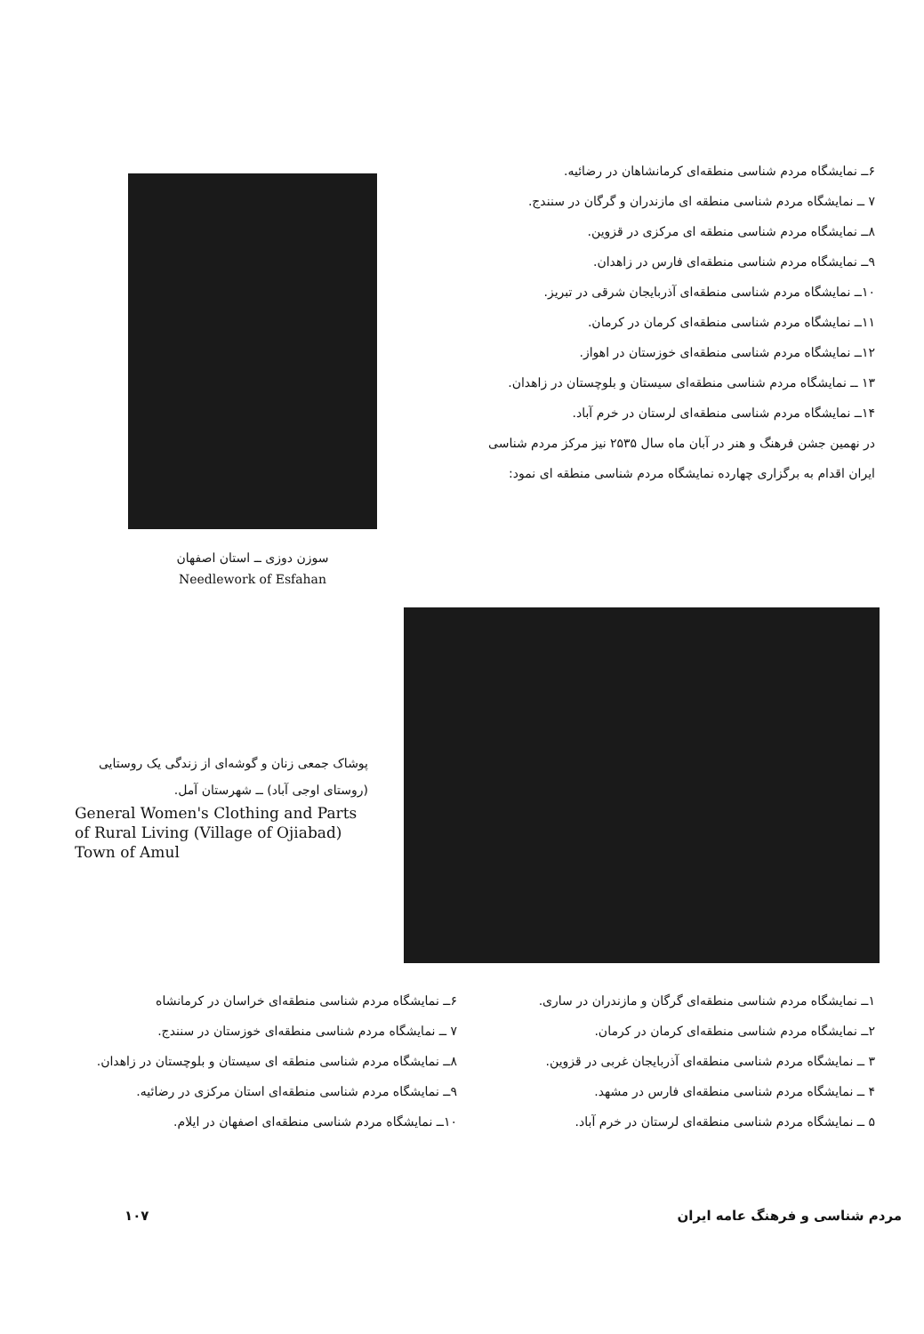۶ــ نمایشگاه مردم شناسی منطقه‌ای کرمانشاهان در رضائیه.
۷ ــ نمایشگاه مردم شناسی منطقه ای مازندران و گرگان در سنندج.
۸ــ نمایشگاه مردم شناسی منطقه ای مرکزی در قزوین.
۹ــ نمایشگاه مردم شناسی منطقه‌ای فارس در زاهدان.
۱۰ــ نمایشگاه مردم شناسی منطقه‌ای آذربایجان شرقی در تبریز.
۱۱ــ نمایشگاه مردم شناسی منطقه‌ای کرمان در کرمان.
۱۲ــ نمایشگاه مردم شناسی منطقه‌ای خوزستان در اهواز.
۱۳ ــ نمایشگاه مردم شناسی منطقه‌ای سیستان و بلوچستان در زاهدان.
۱۴ــ نمایشگاه مردم شناسی منطقه‌ای لرستان در خرم آباد.
در نهمین جشن فرهنگ و هنر در آبان ماه سال ۲۵۳۵ نیز مرکز مردم شناسی ایران اقدام به برگزاری چهارده نمایشگاه مردم شناسی منطقه ای نمود:
سوزن دوزی ــ استان اصفهان
Needlework of Esfahan
پوشاک جمعی زنان و گوشه‌ای از زندگی یک روستایی (روستای اوجی آباد) ــ شهرستان آمل.
General Women's Clothing and Parts of Rural Living (Village of Ojiabad) Town of Amul
۱ــ نمایشگاه مردم شناسی منطقه‌ای گرگان و مازندران در ساری.
۲ــ نمایشگاه مردم شناسی منطقه‌ای کرمان در کرمان.
۳ ــ نمایشگاه مردم شناسی منطقه‌ای آذربایجان غربی در قزوین.
۴ ــ نمایشگاه مردم شناسی منطقه‌ای فارس در مشهد.
۵ ــ نمایشگاه مردم شناسی منطقه‌ای لرستان در خرم آباد.
۶ــ نمایشگاه مردم شناسی منطقه‌ای خراسان در کرمانشاه
۷ ــ نمایشگاه مردم شناسی منطقه‌ای خوزستان در سنندج.
۸ــ نمایشگاه مردم شناسی منطقه ای سیستان و بلوچستان در زاهدان.
۹ــ نمایشگاه مردم شناسی منطقه‌ای استان مرکزی در رضائیه.
۱۰ــ نمایشگاه مردم شناسی منطقه‌ای اصفهان در ایلام.
مردم شناسی و فرهنگ عامه ایران ۱۰۷